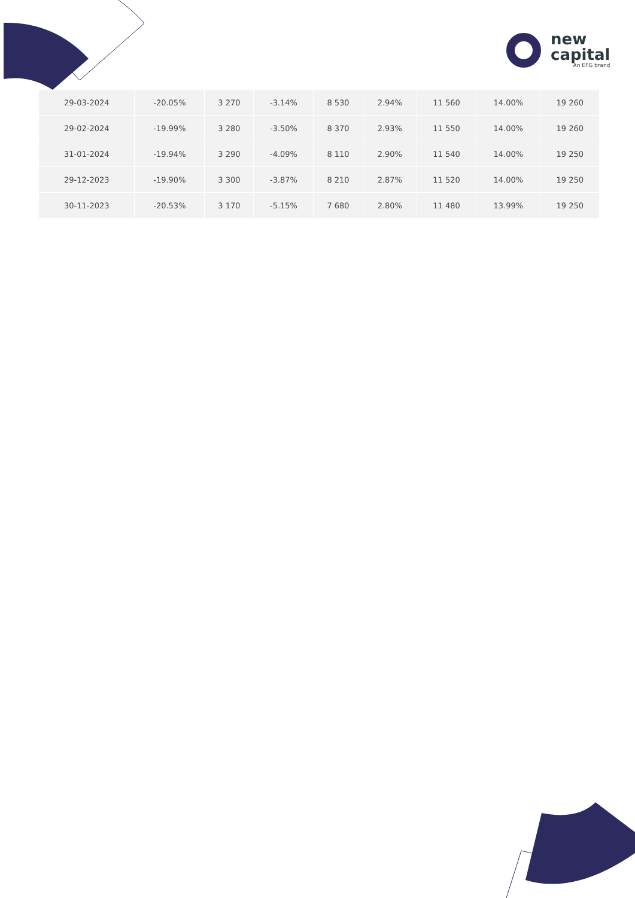new
capital
An EFG brand
| 29-03-2024 | -20.05% | 3 270 | -3.14% | 8 530 | 2.94% | 11 560 | 14.00% | 19 260 |
| 29-02-2024 | -19.99% | 3 280 | -3.50% | 8 370 | 2.93% | 11 550 | 14.00% | 19 260 |
| 31-01-2024 | -19.94% | 3 290 | -4.09% | 8 110 | 2.90% | 11 540 | 14.00% | 19 250 |
| 29-12-2023 | -19.90% | 3 300 | -3.87% | 8 210 | 2.87% | 11 520 | 14.00% | 19 250 |
| 30-11-2023 | -20.53% | 3 170 | -5.15% | 7 680 | 2.80% | 11 480 | 13.99% | 19 250 |